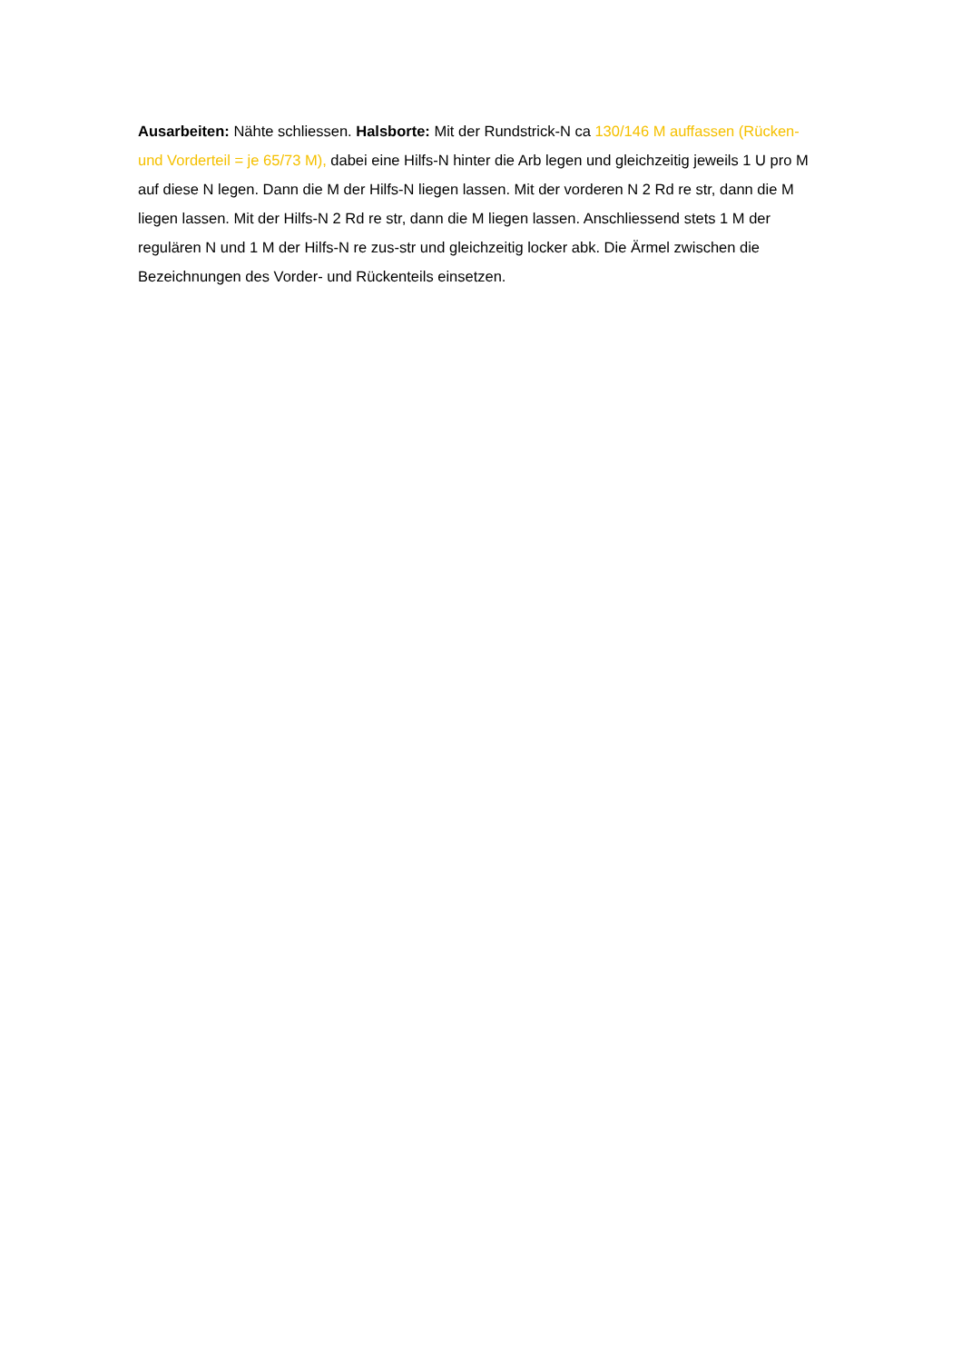Ausarbeiten: Nähte schliessen. Halsborte: Mit der Rundstrick-N ca 130/146 M auffassen (Rücken- und Vorderteil = je 65/73 M), dabei eine Hilfs-N hinter die Arb legen und gleichzeitig jeweils 1 U pro M auf diese N legen. Dann die M der Hilfs-N liegen lassen. Mit der vorderen N 2 Rd re str, dann die M liegen lassen. Mit der Hilfs-N 2 Rd re str, dann die M liegen lassen. Anschliessend stets 1 M der regulären N und 1 M der Hilfs-N re zus-str und gleichzeitig locker abk. Die Ärmel zwischen die Bezeichnungen des Vorder- und Rückenteils einsetzen.